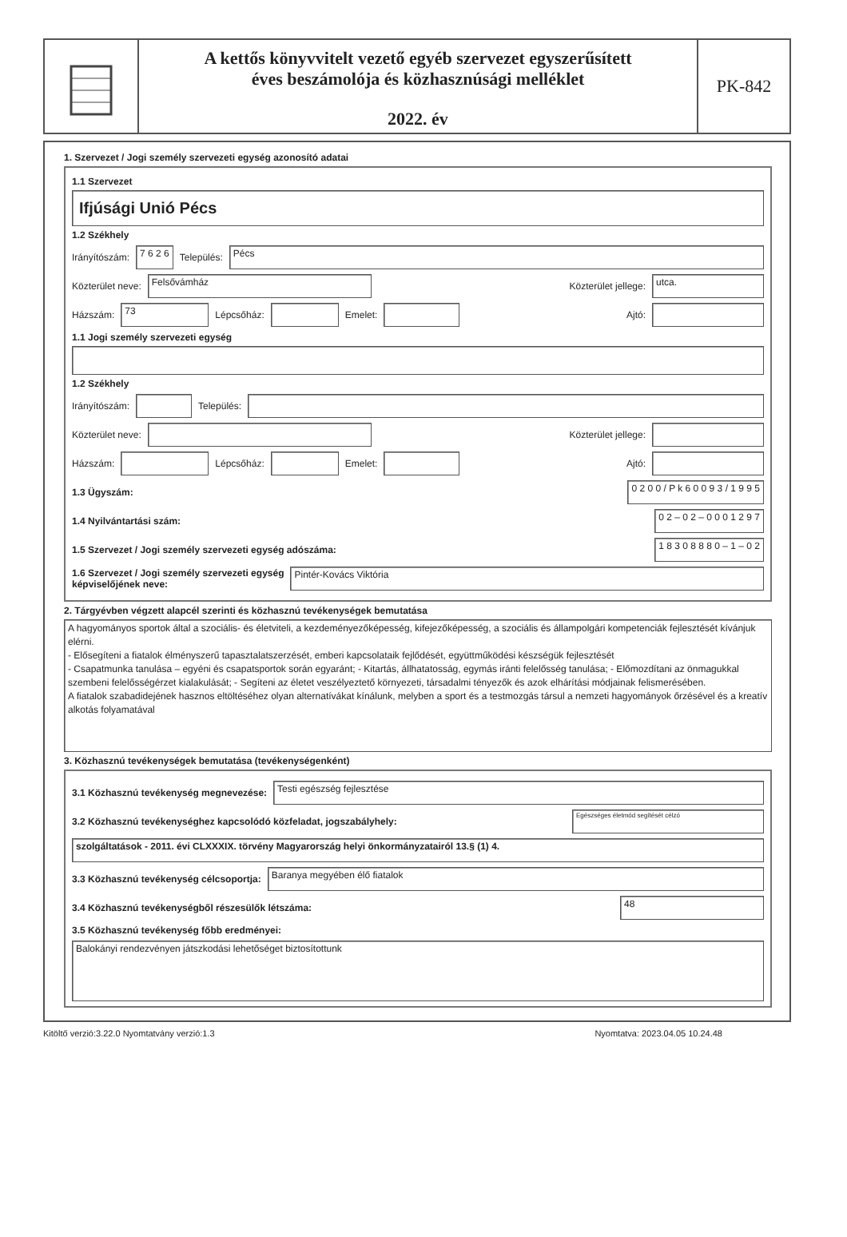A kettős könyvvitelt vezető egyéb szervezet egyszerűsített
éves beszámolója és közhasznúsági melléklet
2022. év
PK-842
1. Szervezet / Jogi személy szervezeti egység azonosító adatai
1.1 Szervezet
Ifjúsági Unió Pécs
1.2 Székhely
Irányítószám: 7 6 2 6 Település: Pécs
Közterület neve: Felsővámház Közterület jellege: utca.
Házszám: 73 Lépcsőház: Emelet: Ajtó:
1.1 Jogi személy szervezeti egység
1.2 Székhely
Irányítószám: Település:
Közterület neve: Közterület jellege:
Házszám: Lépcsőház: Emelet: Ajtó:
1.3 Ügyszám: 0 2 0 0 / P k 6 0 0 9 3 / 1 9 9 5
1.4 Nyilvántartási szám: 0 2 – 0 2 – 0 0 0 1 2 9 7
1.5 Szervezet / Jogi személy szervezeti egység adószáma: 1 8 3 0 8 8 8 0 – 1 – 0 2
1.6 Szervezet / Jogi személy szervezeti egység
képviselőjének neve: Pintér-Kovács Viktória
2. Tárgyévben végzett alapcél szerinti és közhasznú tevékenységek bemutatása
A hagyományos sportok által a szociális- és életviteli, a kezdeményezőképesség, kifejezőképesség, a szociális és állampolgári kompetenciák fejlesztését kívánjuk elérni.
- Elősegíteni a fiatalok élményszerű tapasztalatszerzését, emberi kapcsolataik fejlődését, együttműködési készségük fejlesztését
- Csapatmunka tanulása – egyéni és csapatsportok során egyaránt; - Kitartás, állhatatosság, egymás iránti felelősség tanulása; - Előmozdítani az önmagukkal szembeni felelősségérzet kialakulását; - Segíteni az életet veszélyeztető környezeti, társadalmi tényezők és azok elhárítási módjainak felismerésében.
A fiatalok szabadidejének hasznos eltöltéséhez olyan alternatívákat kínálunk, melyben a sport és a testmozgás társul a nemzeti hagyományok őrzésével és a kreatív alkotás folyamatával
3. Közhasznú tevékenységek bemutatása (tevékenységenként)
3.1 Közhasznú tevékenység megnevezése: Testi egészség fejlesztése
3.2 Közhasznú tevékenységhez kapcsolódó közfeladat, jogszabályhely: Egészséges életmód segítését célzó
szolgáltatások - 2011. évi CLXXXIX. törvény Magyarország helyi önkormányzatairól 13.§ (1) 4.
3.3 Közhasznú tevékenység célcsoportja: Baranya megyében élő fiatalok
3.4 Közhasznú tevékenységből részesülők létszáma: 48
3.5 Közhasznú tevékenység főbb eredményei:
Balokányi rendezvényen játszkodási lehetőséget biztosítottunk
Kitöltő verzió:3.22.0 Nyomtatvány verzió:1.3 Nyomtatva: 2023.04.05 10.24.48